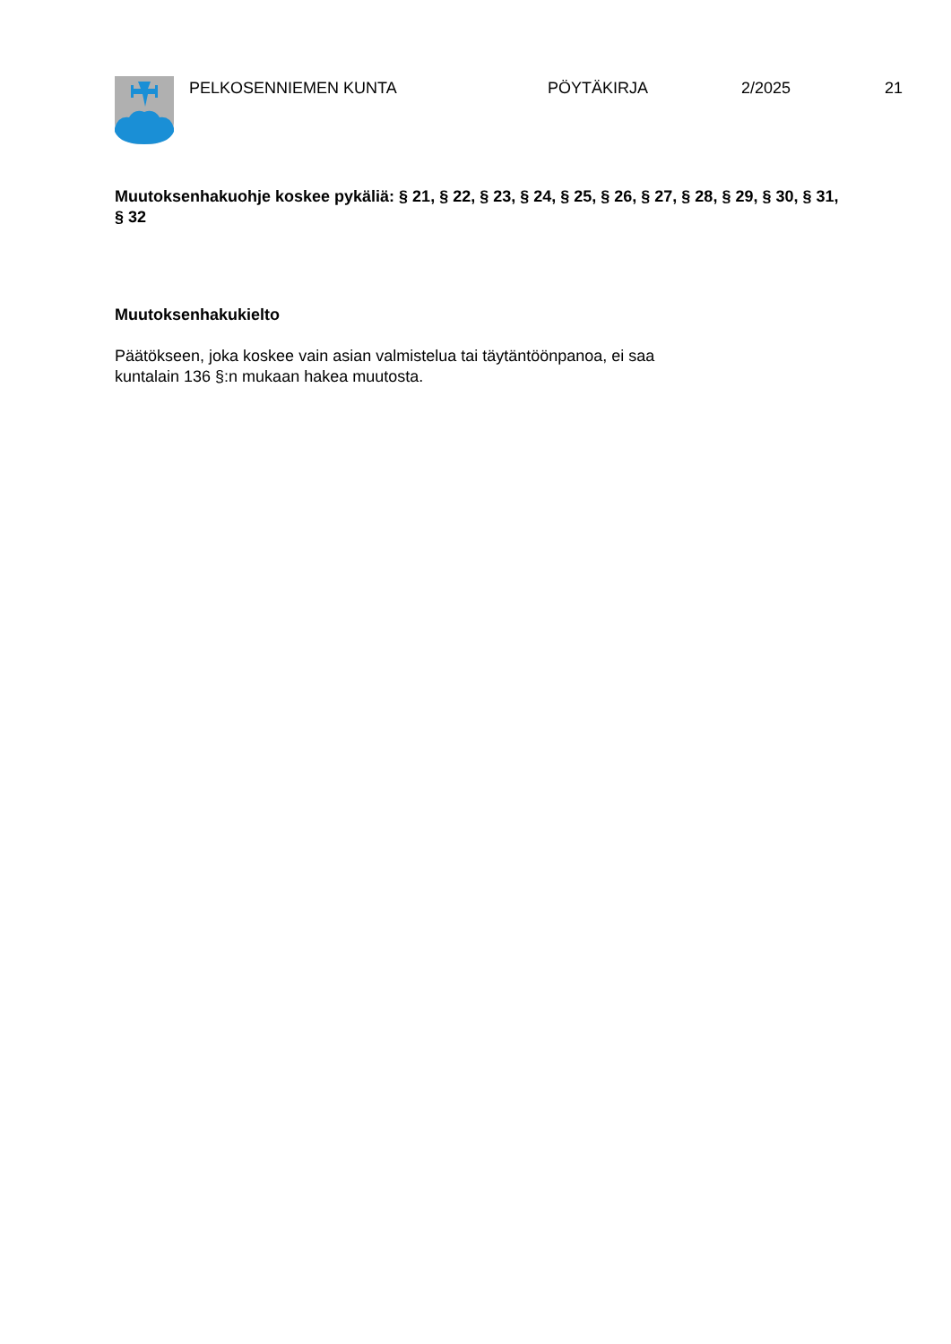PELKOSENNIEMEN KUNTA PÖYTÄKIRJA 2/2025 21
Muutoksenhakuohje koskee pykäliä: § 21, § 22, § 23, § 24, § 25, § 26, § 27, § 28, § 29, § 30, § 31, § 32
Muutoksenhakukielto
Päätökseen, joka koskee vain asian valmistelua tai täytäntöönpanoa, ei saa
kuntalain 136 §:n mukaan hakea muutosta.